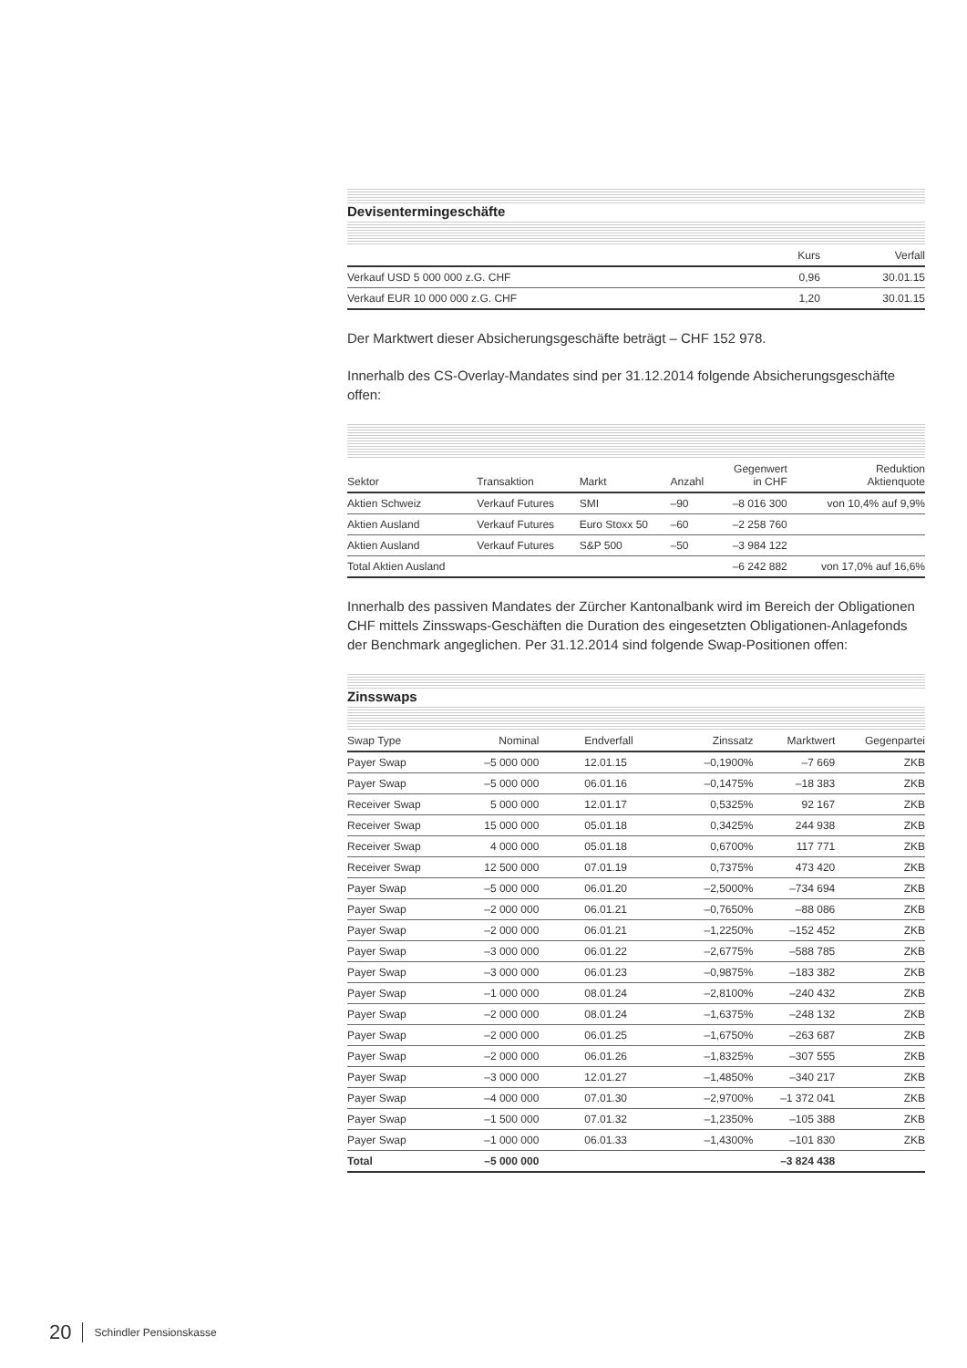Devisentermingeschäfte
| | Kurs | Verfall |
| --- | --- | --- |
| Verkauf USD 5 000 000 z.G. CHF | 0,96 | 30.01.15 |
| Verkauf EUR 10 000 000 z.G. CHF | 1,20 | 30.01.15 |
Der Marktwert dieser Absicherungsgeschäfte beträgt – CHF 152 978.
Innerhalb des CS-Overlay-Mandates sind per 31.12.2014 folgende Absicherungsgeschäfte offen:
| Sektor | Transaktion | Markt | Anzahl | Gegenwert in CHF | Reduktion Aktienquote |
| --- | --- | --- | --- | --- | --- |
| Aktien Schweiz | Verkauf Futures | SMI | –90 | –8 016 300 | von 10,4% auf 9,9% |
| Aktien Ausland | Verkauf Futures | Euro Stoxx 50 | –60 | –2 258 760 | |
| Aktien Ausland | Verkauf Futures | S&P 500 | –50 | –3 984 122 | |
| Total Aktien Ausland | | | | –6 242 882 | von 17,0% auf 16,6% |
Innerhalb des passiven Mandates der Zürcher Kantonalbank wird im Bereich der Obligationen CHF mittels Zinsswaps-Geschäften die Duration des eingesetzten Obligationen-Anlagefonds der Benchmark angeglichen. Per 31.12.2014 sind folgende Swap-Positionen offen:
Zinsswaps
| Swap Type | Nominal | Endverfall | Zinssatz | Marktwert | Gegenpartei |
| --- | --- | --- | --- | --- | --- |
| Payer Swap | –5 000 000 | 12.01.15 | –0,1900% | –7 669 | ZKB |
| Payer Swap | –5 000 000 | 06.01.16 | –0,1475% | –18 383 | ZKB |
| Receiver Swap | 5 000 000 | 12.01.17 | 0,5325% | 92 167 | ZKB |
| Receiver Swap | 15 000 000 | 05.01.18 | 0,3425% | 244 938 | ZKB |
| Receiver Swap | 4 000 000 | 05.01.18 | 0,6700% | 117 771 | ZKB |
| Receiver Swap | 12 500 000 | 07.01.19 | 0,7375% | 473 420 | ZKB |
| Payer Swap | –5 000 000 | 06.01.20 | –2,5000% | –734 694 | ZKB |
| Payer Swap | –2 000 000 | 06.01.21 | –0,7650% | –88 086 | ZKB |
| Payer Swap | –2 000 000 | 06.01.21 | –1,2250% | –152 452 | ZKB |
| Payer Swap | –3 000 000 | 06.01.22 | –2,6775% | –588 785 | ZKB |
| Payer Swap | –3 000 000 | 06.01.23 | –0,9875% | –183 382 | ZKB |
| Payer Swap | –1 000 000 | 08.01.24 | –2,8100% | –240 432 | ZKB |
| Payer Swap | –2 000 000 | 08.01.24 | –1,6375% | –248 132 | ZKB |
| Payer Swap | –2 000 000 | 06.01.25 | –1,6750% | –263 687 | ZKB |
| Payer Swap | –2 000 000 | 06.01.26 | –1,8325% | –307 555 | ZKB |
| Payer Swap | –3 000 000 | 12.01.27 | –1,4850% | –340 217 | ZKB |
| Payer Swap | –4 000 000 | 07.01.30 | –2,9700% | –1 372 041 | ZKB |
| Payer Swap | –1 500 000 | 07.01.32 | –1,2350% | –105 388 | ZKB |
| Payer Swap | –1 000 000 | 06.01.33 | –1,4300% | –101 830 | ZKB |
| Total | –5 000 000 | | | –3 824 438 | |
20 Schindler Pensionskasse